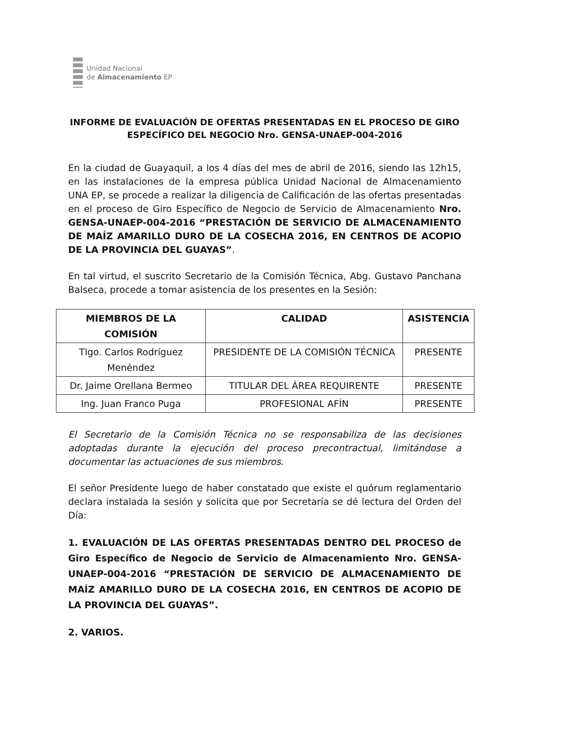Unidad Nacional
de Almacenamiento EP
INFORME DE EVALUACIÓN DE OFERTAS PRESENTADAS EN EL PROCESO DE GIRO ESPECÍFICO DEL NEGOCIO Nro. GENSA-UNAEP-004-2016
En la ciudad de Guayaquil, a los 4 días del mes de abril de 2016, siendo las 12h15, en las instalaciones de la empresa pública Unidad Nacional de Almacenamiento UNA EP, se procede a realizar la diligencia de Calificación de las ofertas presentadas en el proceso de Giro Específico de Negocio de Servicio de Almacenamiento Nro. GENSA-UNAEP-004-2016 “PRESTACIÓN DE SERVICIO DE ALMACENAMIENTO DE MAÍZ AMARILLO DURO DE LA COSECHA 2016, EN CENTROS DE ACOPIO DE LA PROVINCIA DEL GUAYAS”.
En tal virtud, el suscrito Secretario de la Comisión Técnica, Abg. Gustavo Panchana Balseca, procede a tomar asistencia de los presentes en la Sesión:
| MIEMBROS DE LA COMISIÓN | CALIDAD | ASISTENCIA |
| --- | --- | --- |
| Tlgo. Carlos Rodríguez Menéndez | PRESIDENTE DE LA COMISIÓN TÉCNICA | PRESENTE |
| Dr. Jaime Orellana Bermeo | TITULAR DEL ÁREA REQUIRENTE | PRESENTE |
| Ing. Juan Franco Puga | PROFESIONAL AFÍN | PRESENTE |
El Secretario de la Comisión Técnica no se responsabiliza de las decisiones adoptadas durante la ejecución del proceso precontractual, limitándose a documentar las actuaciones de sus miembros.
El señor Presidente luego de haber constatado que existe el quórum reglamentario declara instalada la sesión y solicita que por Secretaría se dé lectura del Orden del Día:
1. EVALUACIÓN DE LAS OFERTAS PRESENTADAS DENTRO DEL PROCESO de Giro Específico de Negocio de Servicio de Almacenamiento Nro. GENSA-UNAEP-004-2016 “PRESTACIÓN DE SERVICIO DE ALMACENAMIENTO DE MAÍZ AMARILLO DURO DE LA COSECHA 2016, EN CENTROS DE ACOPIO DE LA PROVINCIA DEL GUAYAS”.
2. VARIOS.